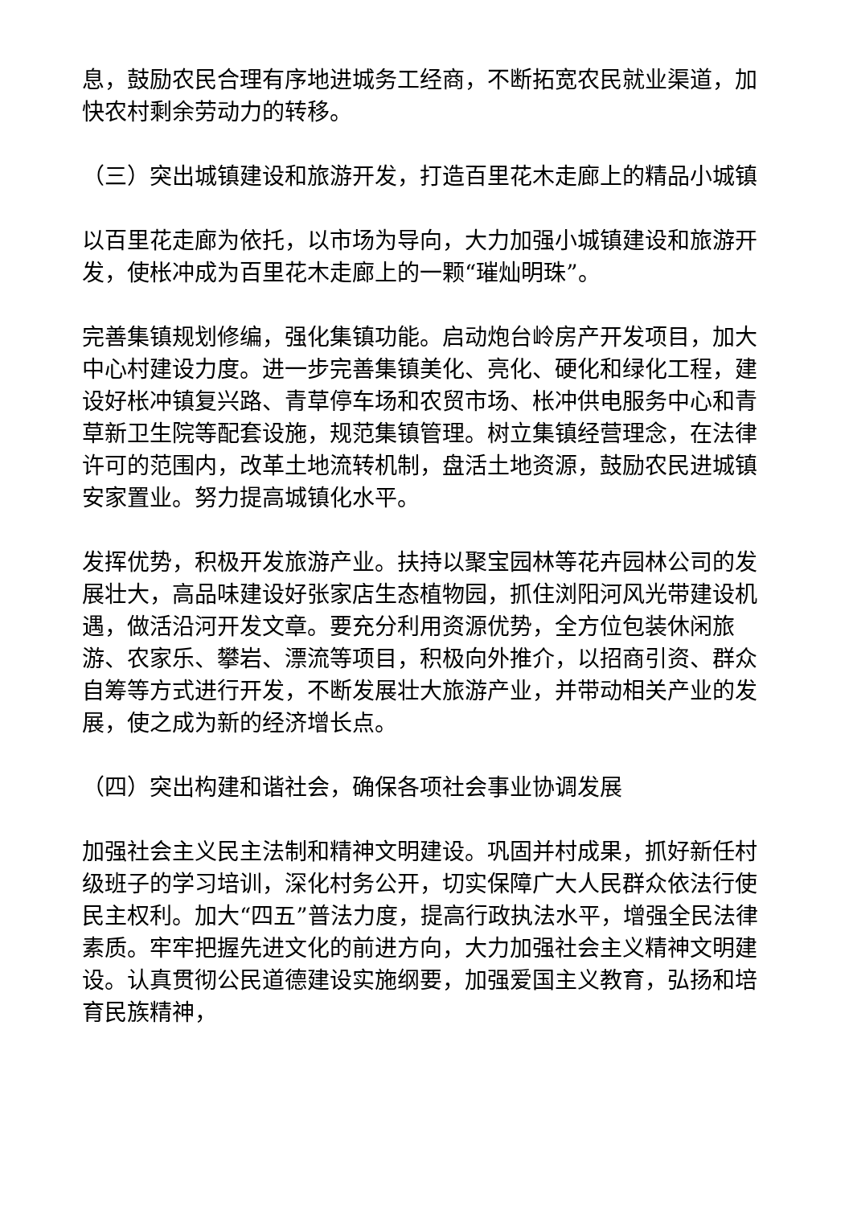息，鼓励农民合理有序地进城务工经商，不断拓宽农民就业渠道，加快农村剩余劳动力的转移。
（三）突出城镇建设和旅游开发，打造百里花木走廊上的精品小城镇
以百里花走廊为依托，以市场为导向，大力加强小城镇建设和旅游开发，使枨冲成为百里花木走廊上的一颗“璀灿明珠”。
完善集镇规划修编，强化集镇功能。启动炮台岭房产开发项目，加大中心村建设力度。进一步完善集镇美化、亮化、硬化和绿化工程，建设好枨冲镇复兴路、青草停车场和农贸市场、枨冲供电服务中心和青草新卫生院等配套设施，规范集镇管理。树立集镇经营理念，在法律许可的范围内，改革土地流转机制，盘活土地资源，鼓励农民进城镇安家置业。努力提高城镇化水平。
发挥优势，积极开发旅游产业。扶持以聚宝园林等花卉园林公司的发展壮大，高品味建设好张家店生态植物园，抓住浏阳河风光带建设机遇，做活沿河开发文章。要充分利用资源优势，全方位包装休闲旅游、农家乐、攀岩、漂流等项目，积极向外推介，以招商引资、群众自筹等方式进行开发，不断发展壮大旅游产业，并带动相关产业的发展，使之成为新的经济增长点。
（四）突出构建和谐社会，确保各项社会事业协调发展
加强社会主义民主法制和精神文明建设。巩固并村成果，抓好新任村级班子的学习培训，深化村务公开，切实保障广大人民群众依法行使民主权利。加大“四五”普法力度，提高行政执法水平，增强全民法律素质。牢牢把握先进文化的前进方向，大力加强社会主义精神文明建设。认真贯彻公民道德建设实施纲要，加强爱国主义教育，弘扬和培育民族精神，